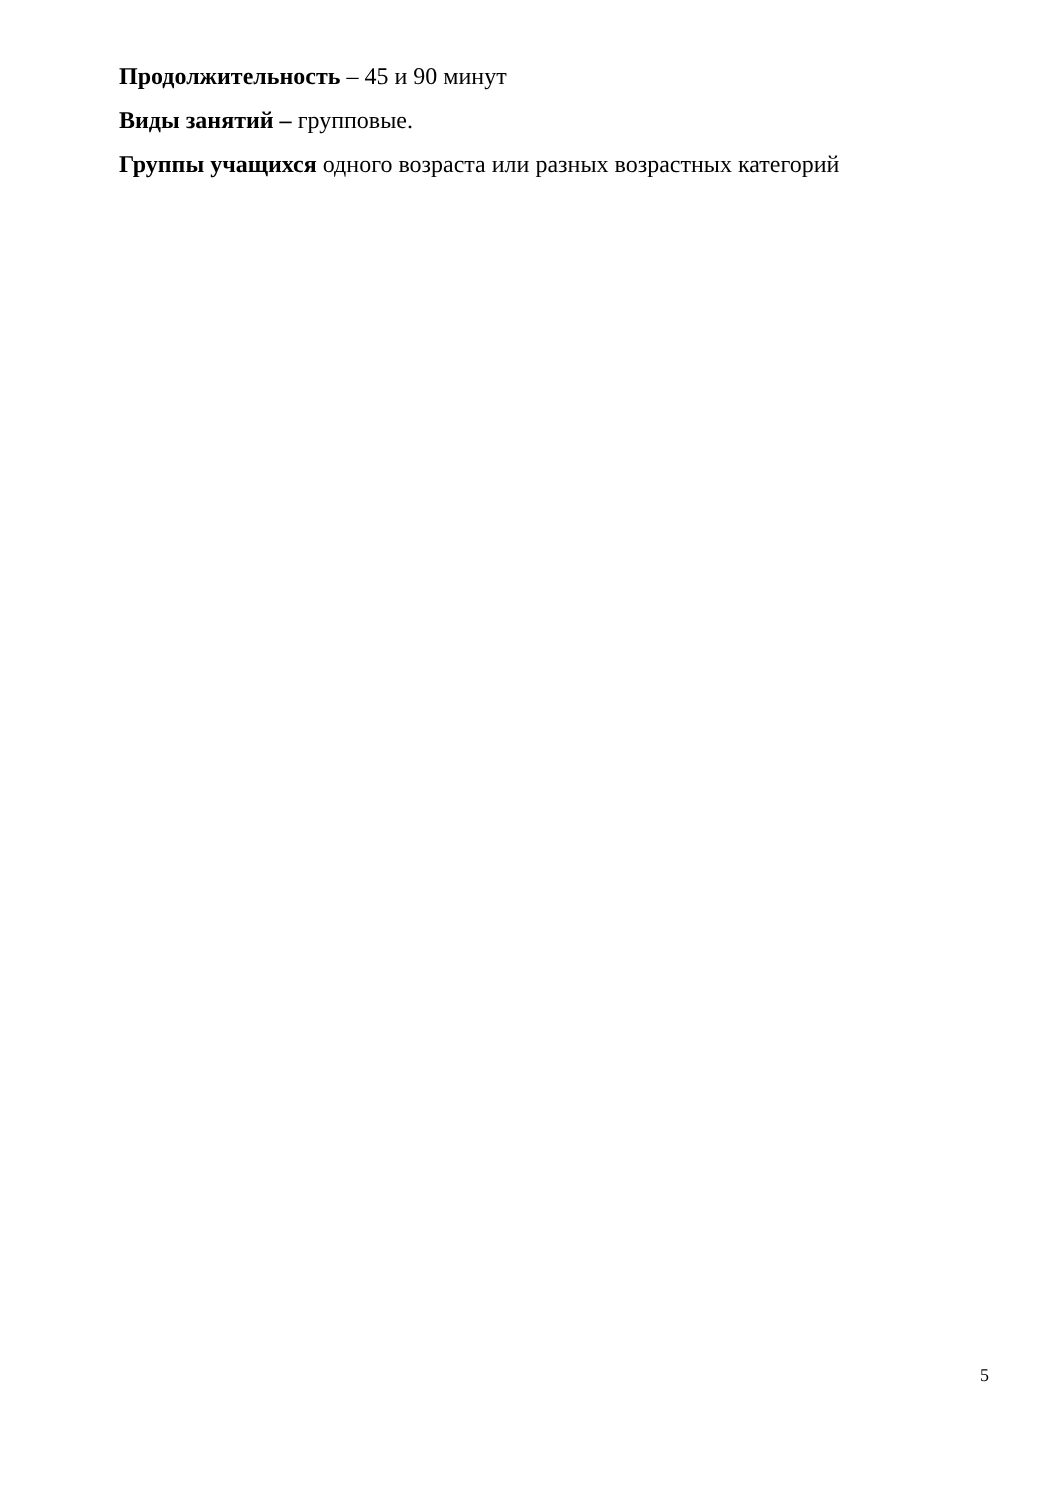Продолжительность – 45 и 90 минут
Виды занятий – групповые.
Группы учащихся одного возраста или разных возрастных категорий
5